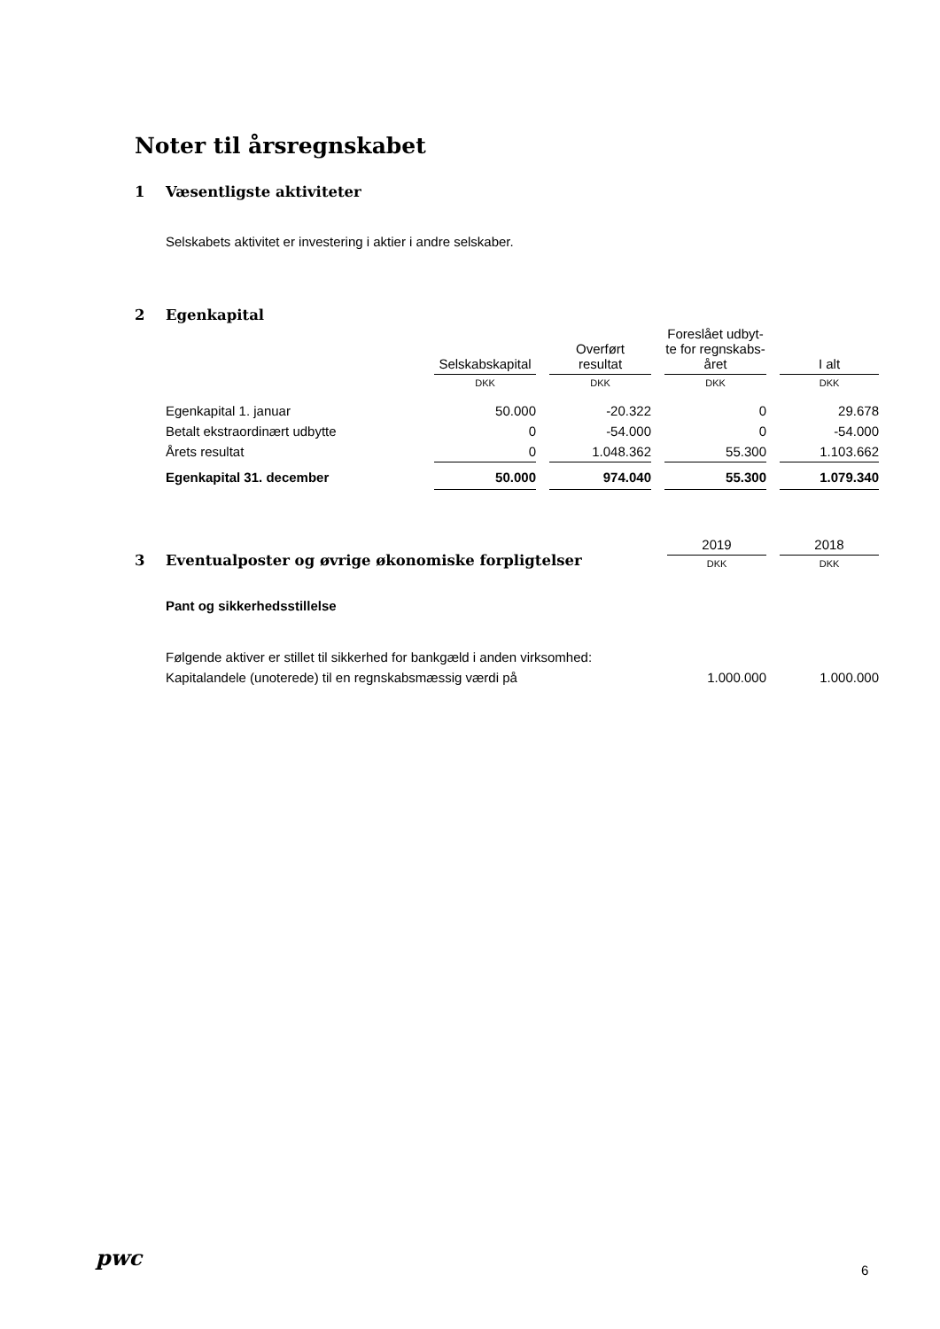Noter til årsregnskabet
1 Væsentligste aktiviteter
Selskabets aktivitet er investering i aktier i andre selskaber.
2 Egenkapital
| | Selskabskapital | | Overført resultat | | Foreslået udbyt- te for regnskabs- året | | I alt |
| | DKK | | DKK | | DKK | | DKK |
| Egenkapital 1. januar | 50.000 | | -20.322 | | 0 | | 29.678 |
| Betalt ekstraordinært udbytte | 0 | | -54.000 | | 0 | | -54.000 |
| Årets resultat | 0 | | 1.048.362 | | 55.300 | | 1.103.662 |
| Egenkapital 31. december | 50.000 | | 974.040 | | 55.300 | | 1.079.340 |
| 3 Eventualposter og øvrige økonomiske forpligtelser | 2019 | | 2018 |
| | DKK | | DKK |
| Pant og sikkerhedsstillelse | | | |
| Følgende aktiver er stillet til sikkerhed for bankgæld i anden virksomhed: | | | |
| Kapitalandele (unoterede) til en regnskabsmæssig værdi på | 1.000.000 | | 1.000.000 |
pwc
6